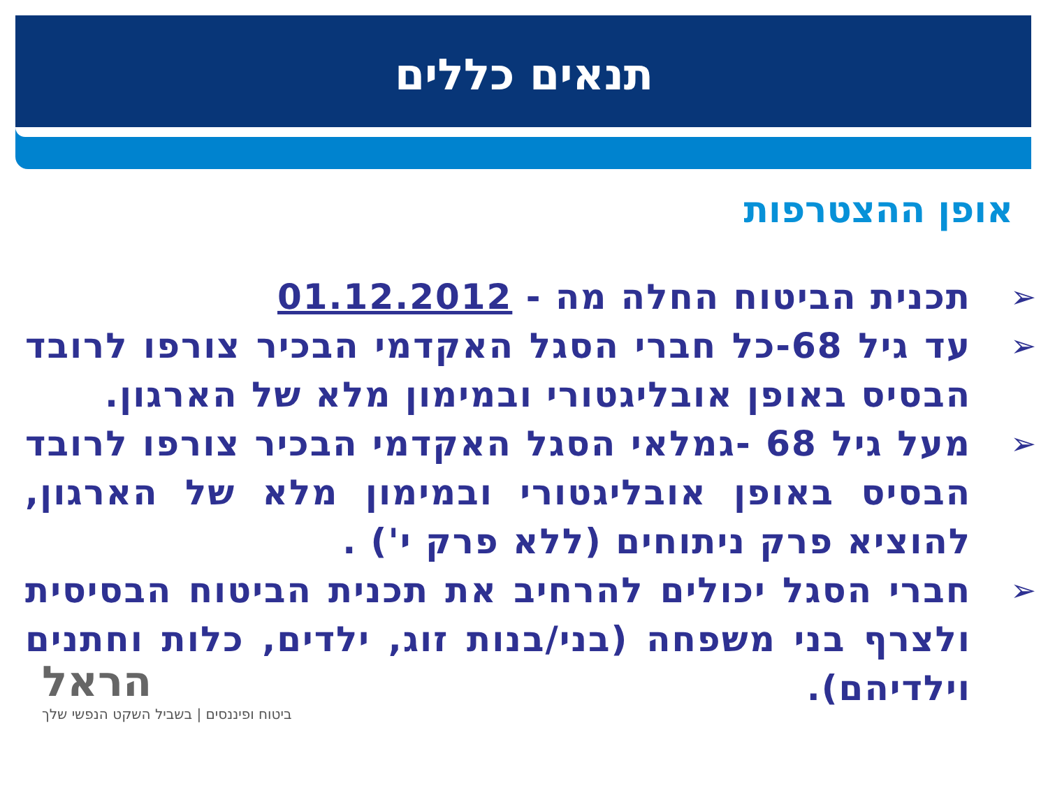תנאים כללים
אופן ההצטרפות
תכנית הביטוח החלה מה - 01.12.2012
עד גיל 68-כל חברי הסגל האקדמי הבכיר צורפו לרובד הבסיס באופן אובליגטורי ובמימון מלא של הארגון.
מעל גיל 68 -גמלאי הסגל האקדמי הבכיר צורפו לרובד הבסיס באופן אובליגטורי ובמימון מלא של הארגון, להוציא פרק ניתוחים (ללא פרק י') .
חברי הסגל יכולים להרחיב את תכנית הביטוח הבסיסית ולצרף בני משפחה (בני/בנות זוג, ילדים, כלות וחתנים וילדיהם).
הראל
ביטוח ופיננסים | בשביל השקט הנפשי שלך